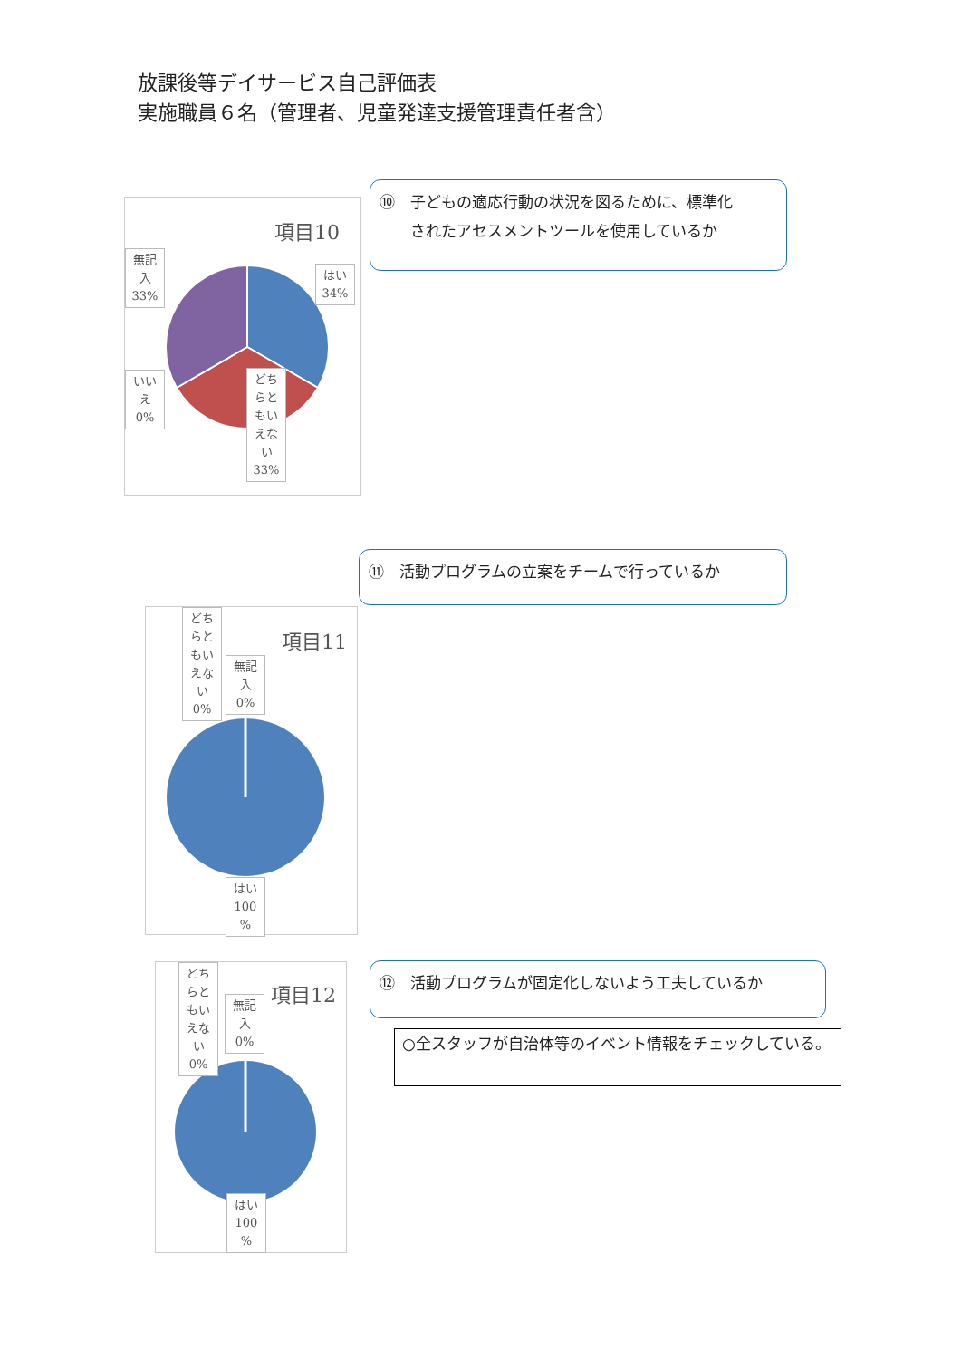放課後等デイサービス自己評価表
実施職員６名（管理者、児童発達支援管理責任者含）
⑩　子どもの適応行動の状況を図るために、標準化
　　されたアセスメントツールを使用しているか
項目10
無記
入
33%
はい
34%
いい
え
0%
どち
らと
もい
えな
い
33%
⑪　活動プログラムの立案をチームで行っているか
項目11
どち
らと
もい
えな
い
0%
無記
入
0%
はい
100
%
⑫　活動プログラムが固定化しないよう工夫しているか
○全スタッフが自治体等のイベント情報をチェックしている。
項目12
どち
らと
もい
えな
い
0%
無記
入
0%
はい
100
%